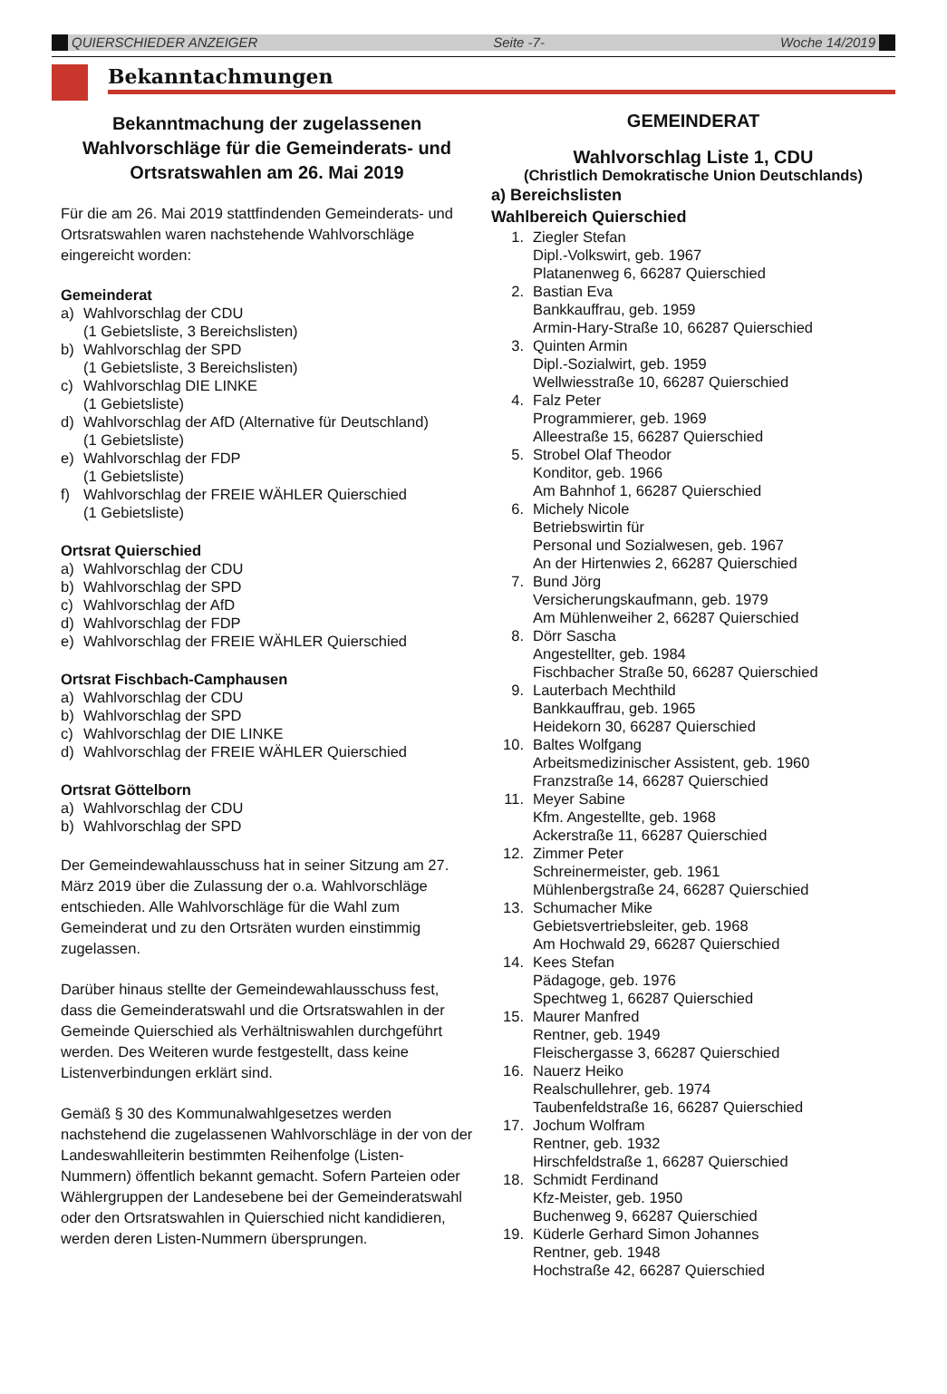QUIERSCHIEDER ANZEIGER Seite -7- Woche 14/2019
Bekanntachmungen
Bekanntmachung der zugelassenen Wahlvorschläge für die Gemeinderats- und Ortsratswahlen am 26. Mai 2019
Für die am 26. Mai 2019 stattfindenden Gemeinderats- und Ortsratswahlen waren nachstehende Wahlvorschläge eingereicht worden:
Gemeinderat
a) Wahlvorschlag der CDU
(1 Gebietsliste, 3 Bereichslisten)
b) Wahlvorschlag der SPD
(1 Gebietsliste, 3 Bereichslisten)
c) Wahlvorschlag DIE LINKE
(1 Gebietsliste)
d) Wahlvorschlag der AfD (Alternative für Deutschland)
(1 Gebietsliste)
e) Wahlvorschlag der FDP
(1 Gebietsliste)
f) Wahlvorschlag der FREIE WÄHLER Quierschied
(1 Gebietsliste)
Ortsrat Quierschied
a) Wahlvorschlag der CDU
b) Wahlvorschlag der SPD
c) Wahlvorschlag der AfD
d) Wahlvorschlag der FDP
e) Wahlvorschlag der FREIE WÄHLER Quierschied
Ortsrat Fischbach-Camphausen
a) Wahlvorschlag der CDU
b) Wahlvorschlag der SPD
c) Wahlvorschlag der DIE LINKE
d) Wahlvorschlag der FREIE WÄHLER Quierschied
Ortsrat Göttelborn
a) Wahlvorschlag der CDU
b) Wahlvorschlag der SPD
Der Gemeindewahlausschuss hat in seiner Sitzung am 27. März 2019 über die Zulassung der o.a. Wahlvorschläge entschieden. Alle Wahlvorschläge für die Wahl zum Gemeinderat und zu den Ortsräten wurden einstimmig zugelassen.
Darüber hinaus stellte der Gemeindewahlausschuss fest, dass die Gemeinderatswahl und die Ortsratswahlen in der Gemeinde Quierschied als Verhältniswahlen durchgeführt werden. Des Weiteren wurde festgestellt, dass keine Listenverbindungen erklärt sind.
Gemäß § 30 des Kommunalwahlgesetzes werden nachstehend die zugelassenen Wahlvorschläge in der von der Landeswahlleiterin bestimmten Reihenfolge (Listen-Nummern) öffentlich bekannt gemacht. Sofern Parteien oder Wählergruppen der Landesebene bei der Gemeinderatswahl oder den Ortsratswahlen in Quierschied nicht kandidieren, werden deren Listen-Nummern übersprungen.
GEMEINDERAT
Wahlvorschlag Liste 1, CDU
(Christlich Demokratische Union Deutschlands)
a) Bereichslisten
Wahlbereich Quierschied
1. Ziegler Stefan
Dipl.-Volkswirt, geb. 1967
Platanenweg 6, 66287 Quierschied
2. Bastian Eva
Bankkauffrau, geb. 1959
Armin-Hary-Straße 10, 66287 Quierschied
3. Quinten Armin
Dipl.-Sozialwirt, geb. 1959
Wellwiesstraße 10, 66287 Quierschied
4. Falz Peter
Programmierer, geb. 1969
Alleestraße 15, 66287 Quierschied
5. Strobel Olaf Theodor
Konditor, geb. 1966
Am Bahnhof 1, 66287 Quierschied
6. Michely Nicole
Betriebswirtin für
Personal und Sozialwesen, geb. 1967
An der Hirtenwies 2, 66287 Quierschied
7. Bund Jörg
Versicherungskaufmann, geb. 1979
Am Mühlenweiher 2, 66287 Quierschied
8. Dörr Sascha
Angestellter, geb. 1984
Fischbacher Straße 50, 66287 Quierschied
9. Lauterbach Mechthild
Bankkauffrau, geb. 1965
Heidekorn 30, 66287 Quierschied
10. Baltes Wolfgang
Arbeitsmedizinischer Assistent, geb. 1960
Franzstraße 14, 66287 Quierschied
11. Meyer Sabine
Kfm. Angestellte, geb. 1968
Ackerstraße 11, 66287 Quierschied
12. Zimmer Peter
Schreinermeister, geb. 1961
Mühlenbergstraße 24, 66287 Quierschied
13. Schumacher Mike
Gebietsvertriebsleiter, geb. 1968
Am Hochwald 29, 66287 Quierschied
14. Kees Stefan
Pädagoge, geb. 1976
Spechtweg 1, 66287 Quierschied
15. Maurer Manfred
Rentner, geb. 1949
Fleischergasse 3, 66287 Quierschied
16. Nauerz Heiko
Realschullehrer, geb. 1974
Taubenfeldstraße 16, 66287 Quierschied
17. Jochum Wolfram
Rentner, geb. 1932
Hirschfeldstraße 1, 66287 Quierschied
18. Schmidt Ferdinand
Kfz-Meister, geb. 1950
Buchenweg 9, 66287 Quierschied
19. Küderle Gerhard Simon Johannes
Rentner, geb. 1948
Hochstraße 42, 66287 Quierschied